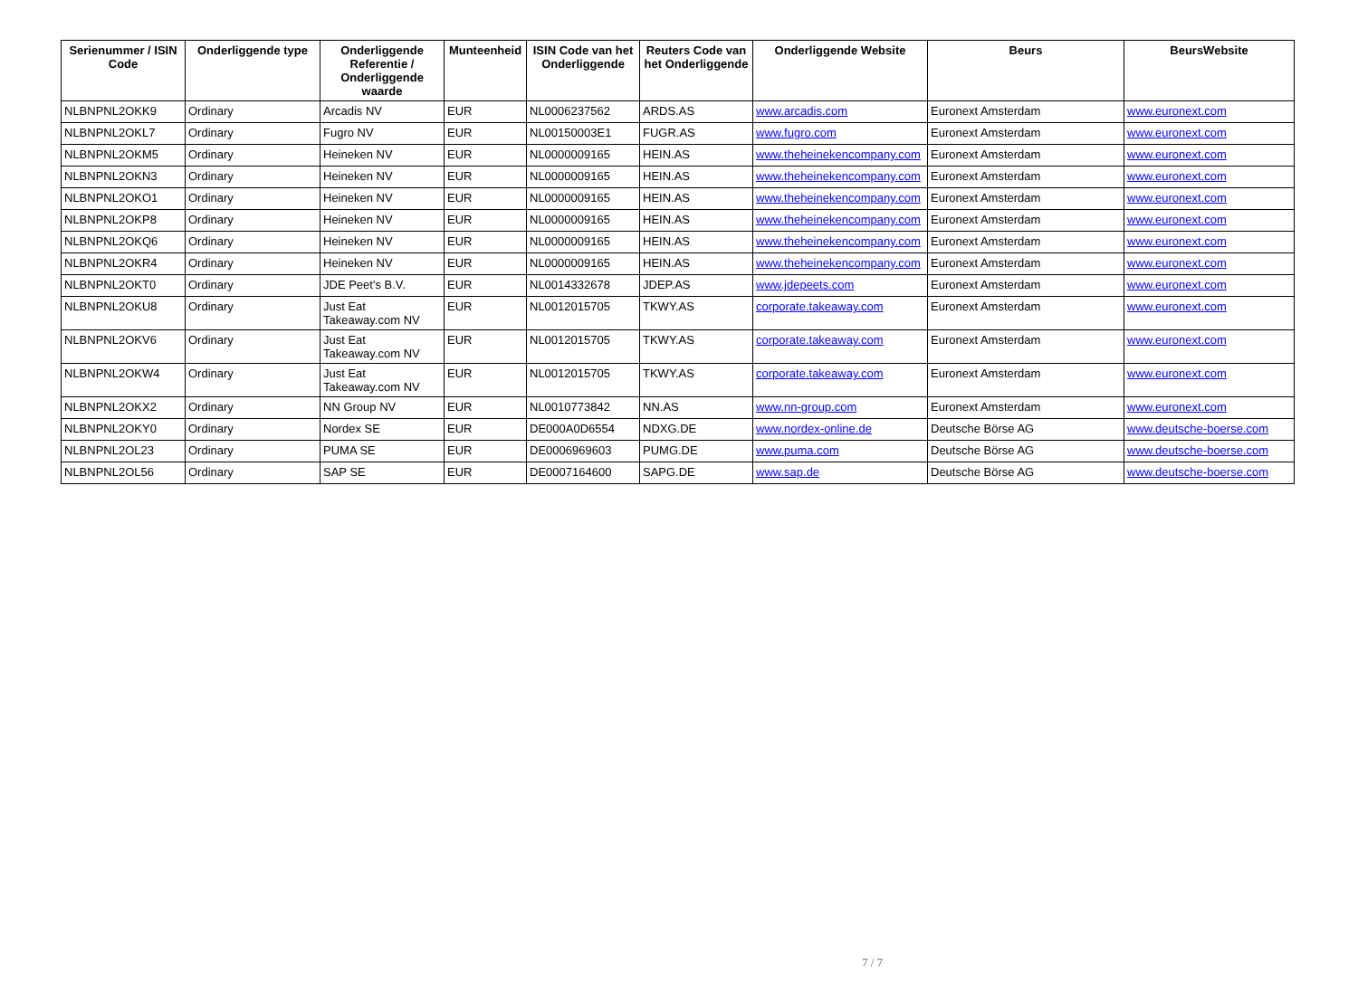| Serienummer / ISIN Code | Onderliggende type | Onderliggende Referentie / Onderliggende waarde | Munteenheid | ISIN Code van het Onderliggende | Reuters Code van het Onderliggende | Onderliggende Website | Beurs | BeursWebsite |
| --- | --- | --- | --- | --- | --- | --- | --- | --- |
| NLBNPNL2OKK9 | Ordinary | Arcadis NV | EUR | NL0006237562 | ARDS.AS | www.arcadis.com | Euronext Amsterdam | www.euronext.com |
| NLBNPNL2OKL7 | Ordinary | Fugro NV | EUR | NL00150003E1 | FUGR.AS | www.fugro.com | Euronext Amsterdam | www.euronext.com |
| NLBNPNL2OKM5 | Ordinary | Heineken NV | EUR | NL0000009165 | HEIN.AS | www.theheinekencompany.com | Euronext Amsterdam | www.euronext.com |
| NLBNPNL2OKN3 | Ordinary | Heineken NV | EUR | NL0000009165 | HEIN.AS | www.theheinekencompany.com | Euronext Amsterdam | www.euronext.com |
| NLBNPNL2OKO1 | Ordinary | Heineken NV | EUR | NL0000009165 | HEIN.AS | www.theheinekencompany.com | Euronext Amsterdam | www.euronext.com |
| NLBNPNL2OKP8 | Ordinary | Heineken NV | EUR | NL0000009165 | HEIN.AS | www.theheinekencompany.com | Euronext Amsterdam | www.euronext.com |
| NLBNPNL2OKQ6 | Ordinary | Heineken NV | EUR | NL0000009165 | HEIN.AS | www.theheinekencompany.com | Euronext Amsterdam | www.euronext.com |
| NLBNPNL2OKR4 | Ordinary | Heineken NV | EUR | NL0000009165 | HEIN.AS | www.theheinekencompany.com | Euronext Amsterdam | www.euronext.com |
| NLBNPNL2OKT0 | Ordinary | JDE Peet's B.V. | EUR | NL0014332678 | JDEP.AS | www.jdepeets.com | Euronext Amsterdam | www.euronext.com |
| NLBNPNL2OKU8 | Ordinary | Just Eat Takeaway.com NV | EUR | NL0012015705 | TKWY.AS | corporate.takeaway.com | Euronext Amsterdam | www.euronext.com |
| NLBNPNL2OKV6 | Ordinary | Just Eat Takeaway.com NV | EUR | NL0012015705 | TKWY.AS | corporate.takeaway.com | Euronext Amsterdam | www.euronext.com |
| NLBNPNL2OKW4 | Ordinary | Just Eat Takeaway.com NV | EUR | NL0012015705 | TKWY.AS | corporate.takeaway.com | Euronext Amsterdam | www.euronext.com |
| NLBNPNL2OKX2 | Ordinary | NN Group NV | EUR | NL0010773842 | NN.AS | www.nn-group.com | Euronext Amsterdam | www.euronext.com |
| NLBNPNL2OKY0 | Ordinary | Nordex SE | EUR | DE000A0D6554 | NDXG.DE | www.nordex-online.de | Deutsche Börse AG | www.deutsche-boerse.com |
| NLBNPNL2OL23 | Ordinary | PUMA SE | EUR | DE0006969603 | PUMG.DE | www.puma.com | Deutsche Börse AG | www.deutsche-boerse.com |
| NLBNPNL2OL56 | Ordinary | SAP SE | EUR | DE0007164600 | SAPG.DE | www.sap.de | Deutsche Börse AG | www.deutsche-boerse.com |
7 / 7